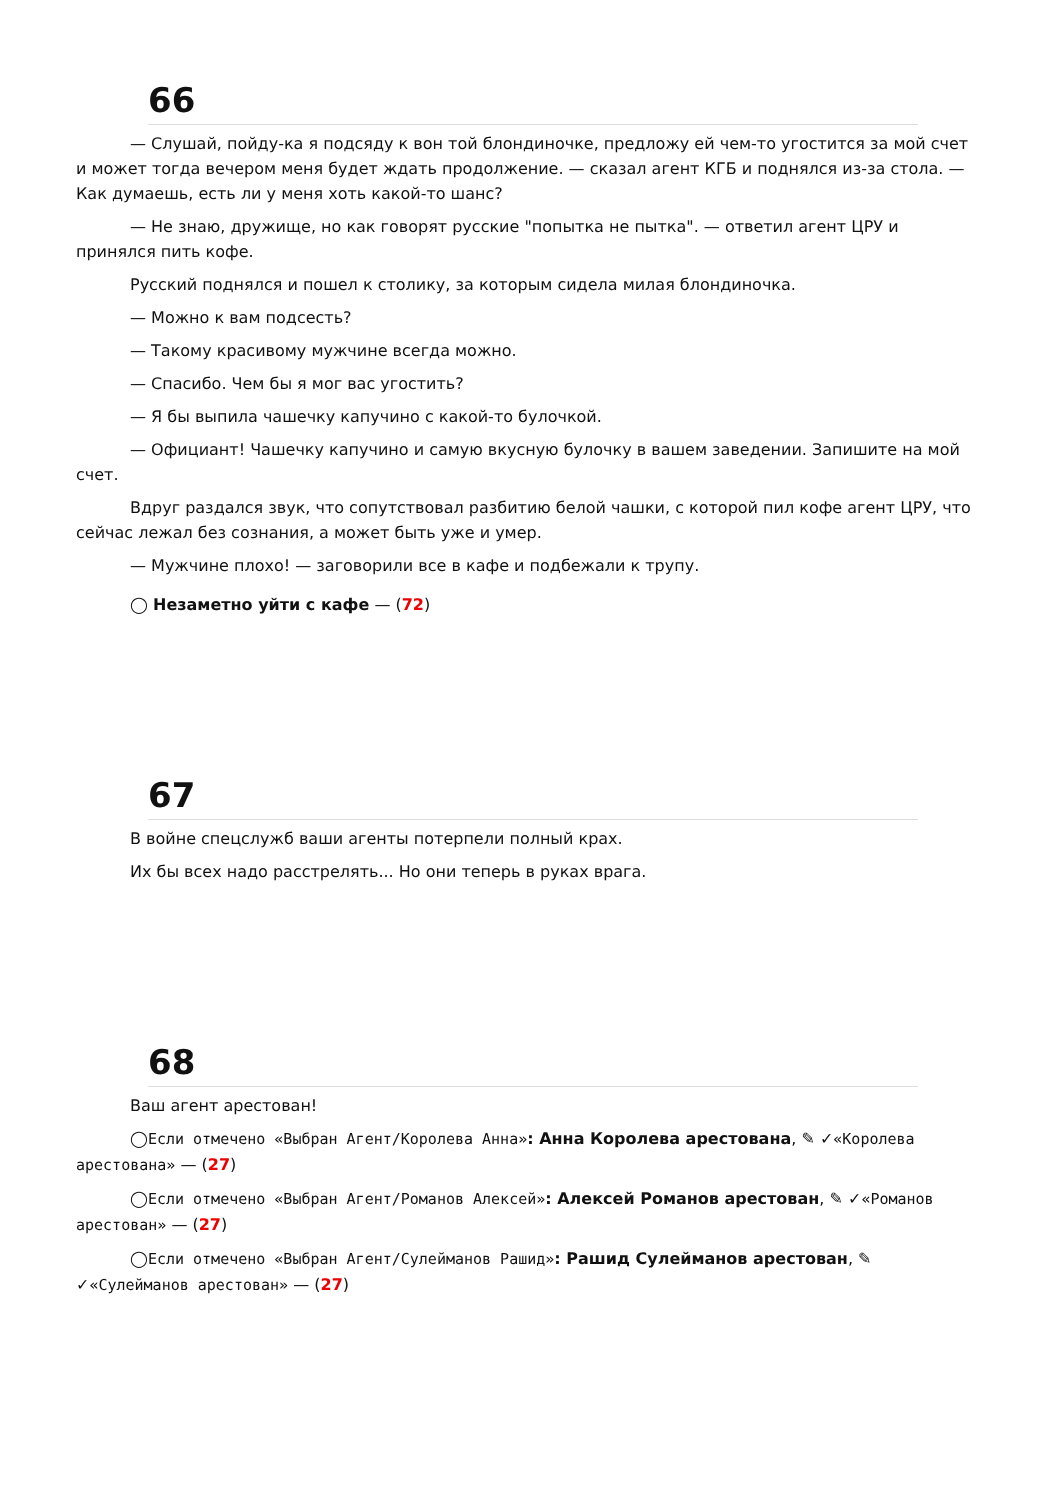66
— Слушай, пойду-ка я подсяду к вон той блондиночке, предложу ей чем-то угостится за мой счет и может тогда вечером меня будет ждать продолжение. — сказал агент КГБ и поднялся из-за стола. — Как думаешь, есть ли у меня хоть какой-то шанс?
— Не знаю, дружище, но как говорят русские "попытка не пытка". — ответил агент ЦРУ и принялся пить кофе.
Русский поднялся и пошел к столику, за которым сидела милая блондиночка.
— Можно к вам подсесть?
— Такому красивому мужчине всегда можно.
— Спасибо. Чем бы я мог вас угостить?
— Я бы выпила чашечку капучино с какой-то булочкой.
— Официант! Чашечку капучино и самую вкусную булочку в вашем заведении. Запишите на мой счет.
Вдруг раздался звук, что сопутствовал разбитию белой чашки, с которой пил кофе агент ЦРУ, что сейчас лежал без сознания, а может быть уже и умер.
— Мужчине плохо! — заговорили все в кафе и подбежали к трупу.
◯ Незаметно уйти с кафе — (72)
67
В войне спецслужб ваши агенты потерпели полный крах.
Их бы всех надо расстрелять... Но они теперь в руках врага.
68
Ваш агент арестован!
◯Если отмечено «Выбран Агент/Королева Анна»: Анна Королева арестована, ✎ ✓«Королева арестована» — (27)
◯Если отмечено «Выбран Агент/Романов Алексей»: Алексей Романов арестован, ✎ ✓«Романов арестован» — (27)
◯Если отмечено «Выбран Агент/Сулейманов Рашид»: Рашид Сулейманов арестован, ✎ ✓«Сулейманов арестован» — (27)